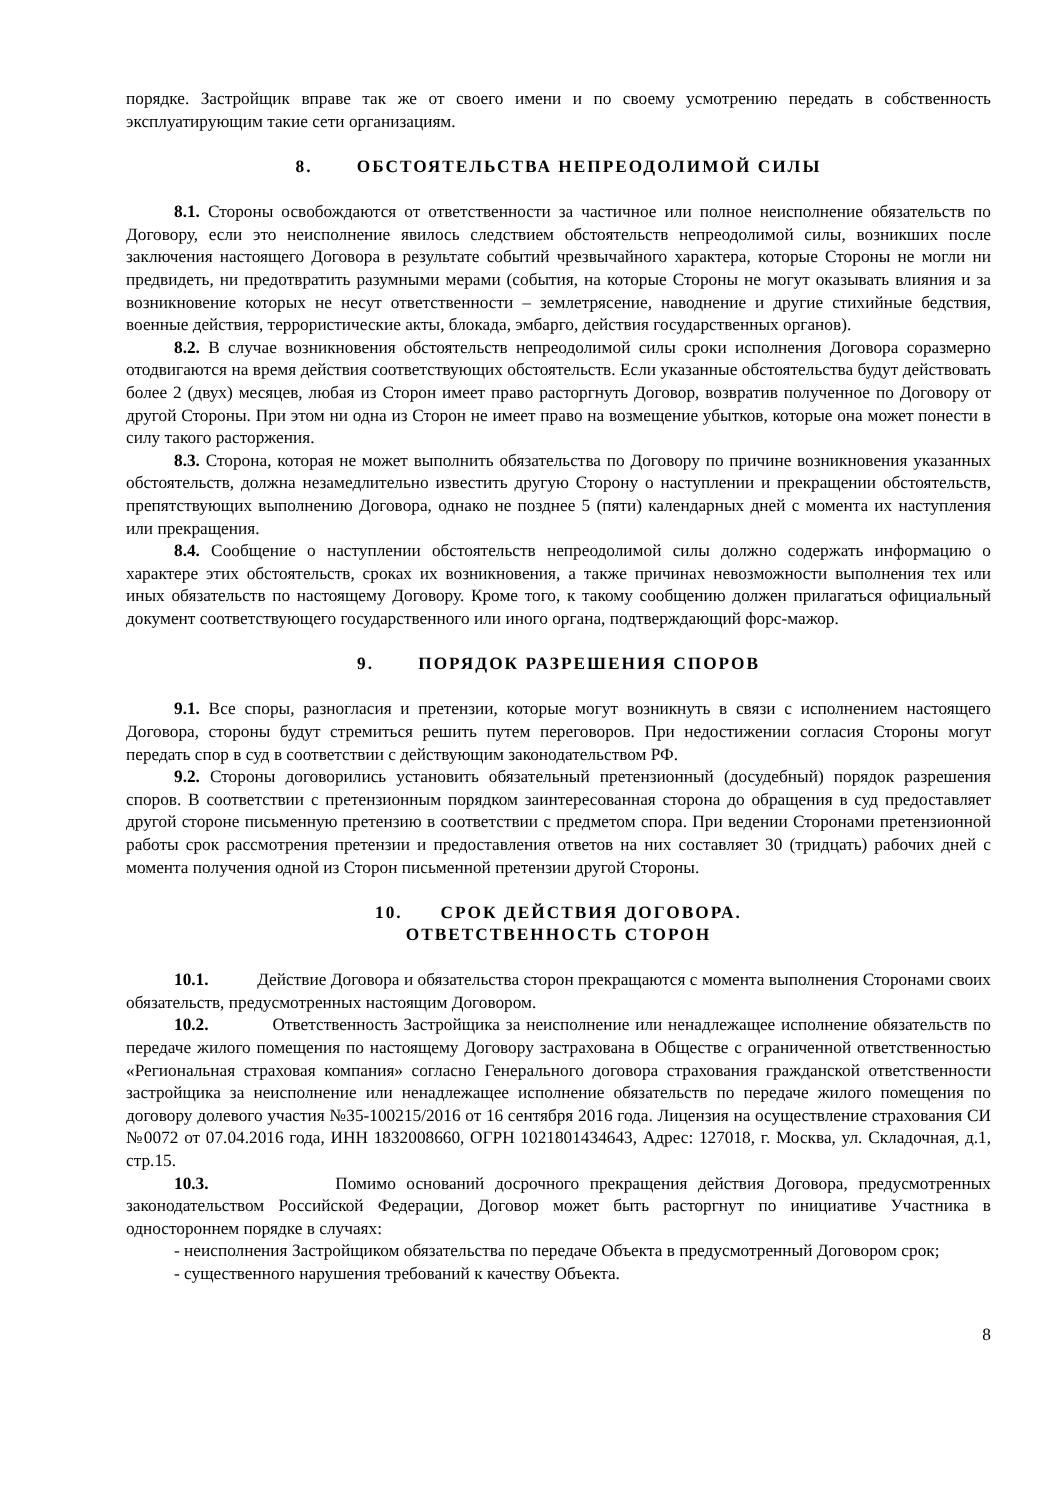порядке. Застройщик вправе так же от своего имени и по своему усмотрению передать в собственность эксплуатирующим такие сети организациям.
8. ОБСТОЯТЕЛЬСТВА НЕПРЕОДОЛИМОЙ СИЛЫ
8.1. Стороны освобождаются от ответственности за частичное или полное неисполнение обязательств по Договору, если это неисполнение явилось следствием обстоятельств непреодолимой силы, возникших после заключения настоящего Договора в результате событий чрезвычайного характера, которые Стороны не могли ни предвидеть, ни предотвратить разумными мерами (события, на которые Стороны не могут оказывать влияния и за возникновение которых не несут ответственности – землетрясение, наводнение и другие стихийные бедствия, военные действия, террористические акты, блокада, эмбарго, действия государственных органов).
8.2. В случае возникновения обстоятельств непреодолимой силы сроки исполнения Договора соразмерно отодвигаются на время действия соответствующих обстоятельств. Если указанные обстоятельства будут действовать более 2 (двух) месяцев, любая из Сторон имеет право расторгнуть Договор, возвратив полученное по Договору от другой Стороны. При этом ни одна из Сторон не имеет право на возмещение убытков, которые она может понести в силу такого расторжения.
8.3. Сторона, которая не может выполнить обязательства по Договору по причине возникновения указанных обстоятельств, должна незамедлительно известить другую Сторону о наступлении и прекращении обстоятельств, препятствующих выполнению Договора, однако не позднее 5 (пяти) календарных дней с момента их наступления или прекращения.
8.4. Сообщение о наступлении обстоятельств непреодолимой силы должно содержать информацию о характере этих обстоятельств, сроках их возникновения, а также причинах невозможности выполнения тех или иных обязательств по настоящему Договору. Кроме того, к такому сообщению должен прилагаться официальный документ соответствующего государственного или иного органа, подтверждающий форс-мажор.
9. ПОРЯДОК РАЗРЕШЕНИЯ СПОРОВ
9.1. Все споры, разногласия и претензии, которые могут возникнуть в связи с исполнением настоящего Договора, стороны будут стремиться решить путем переговоров. При недостижении согласия Стороны могут передать спор в суд в соответствии с действующим законодательством РФ.
9.2. Стороны договорились установить обязательный претензионный (досудебный) порядок разрешения споров. В соответствии с претензионным порядком заинтересованная сторона до обращения в суд предоставляет другой стороне письменную претензию в соответствии с предметом спора. При ведении Сторонами претензионной работы срок рассмотрения претензии и предоставления ответов на них составляет 30 (тридцать) рабочих дней с момента получения одной из Сторон письменной претензии другой Стороны.
10. СРОК ДЕЙСТВИЯ ДОГОВОРА.
ОТВЕТСТВЕННОСТЬ СТОРОН
10.1. Действие Договора и обязательства сторон прекращаются с момента выполнения Сторонами своих обязательств, предусмотренных настоящим Договором.
10.2. Ответственность Застройщика за неисполнение или ненадлежащее исполнение обязательств по передаче жилого помещения по настоящему Договору застрахована в Обществе с ограниченной ответственностью «Региональная страховая компания» согласно Генерального договора страхования гражданской ответственности застройщика за неисполнение или ненадлежащее исполнение обязательств по передаче жилого помещения по договору долевого участия №35-100215/2016 от 16 сентября 2016 года. Лицензия на осуществление страхования СИ №0072 от 07.04.2016 года, ИНН 1832008660, ОГРН 1021801434643, Адрес: 127018, г. Москва, ул. Складочная, д.1, стр.15.
10.3. Помимо оснований досрочного прекращения действия Договора, предусмотренных законодательством Российской Федерации, Договор может быть расторгнут по инициативе Участника в одностороннем порядке в случаях:
- неисполнения Застройщиком обязательства по передаче Объекта в предусмотренный Договором срок;
- существенного нарушения требований к качеству Объекта.
8